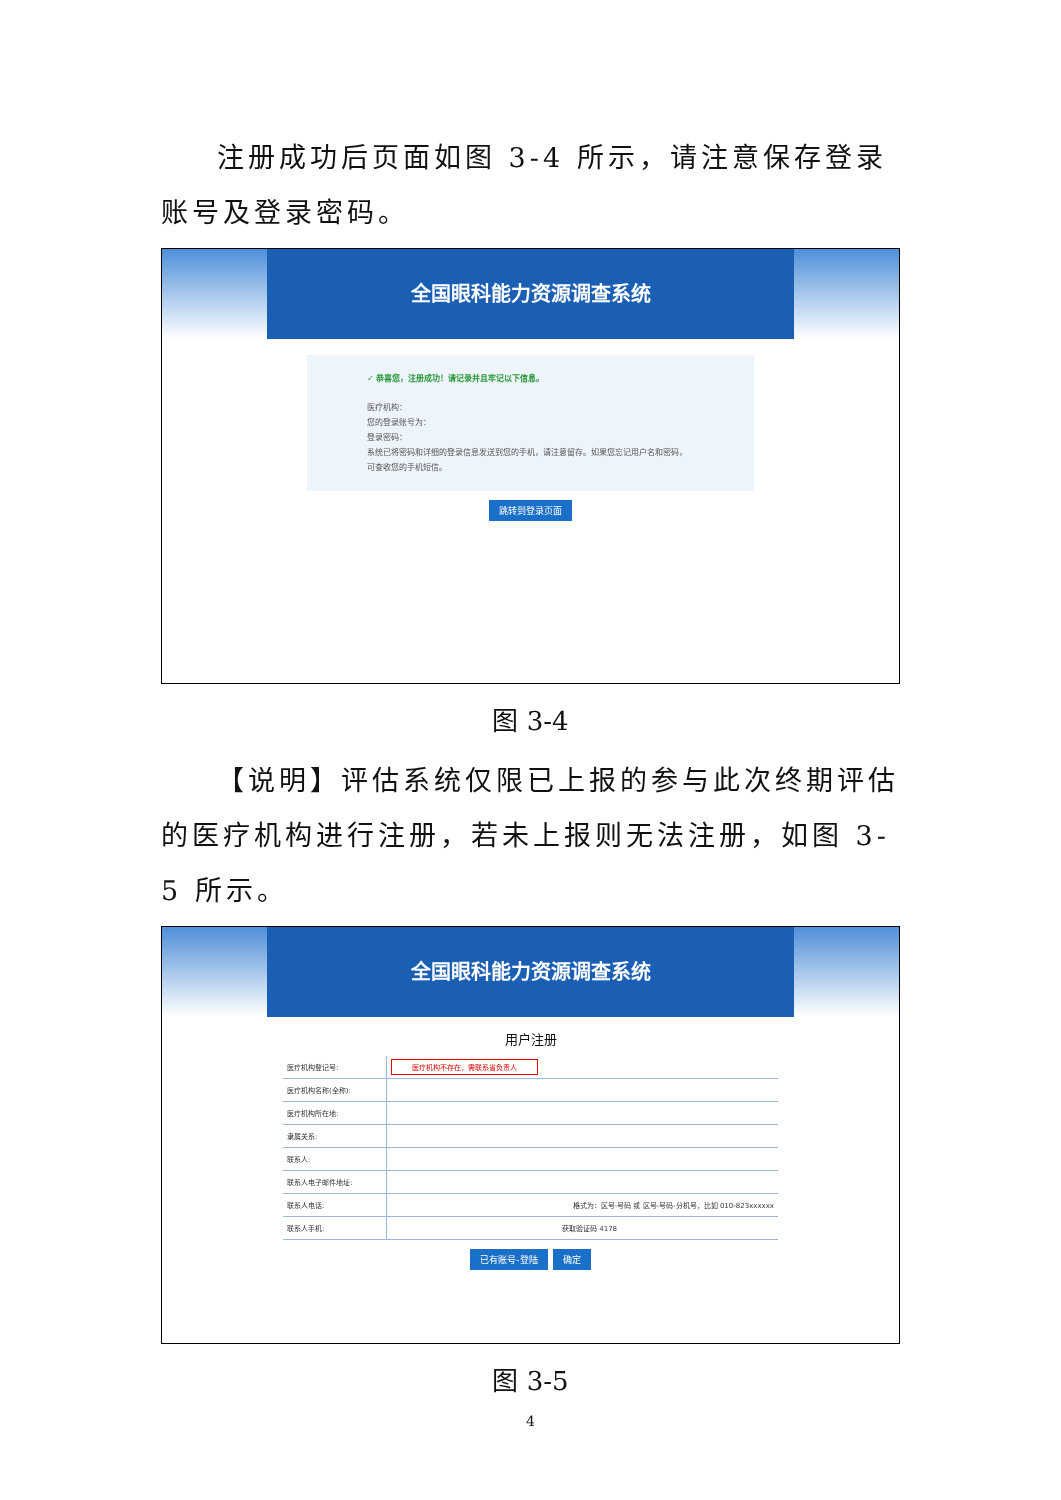注册成功后页面如图 3-4 所示，请注意保存登录账号及登录密码。
全国眼科能力资源调查系统
✓ 恭喜您，注册成功！请记录并且牢记以下信息。
医疗机构：
您的登录账号为：
登录密码：
系统已将密码和详细的登录信息发送到您的手机，请注意留存。如果您忘记用户名和密码，可查收您的手机短信。
跳转到登录页面
图 3-4
【说明】评估系统仅限已上报的参与此次终期评估的医疗机构进行注册，若未上报则无法注册，如图 3-5 所示。
全国眼科能力资源调查系统
用户注册
| 医疗机构登记号: | 医疗机构不存在，需联系省负责人 |
| 医疗机构名称(全称): | |
| 医疗机构所在地: | |
| 隶属关系: | |
| 联系人: | |
| 联系人电子邮件地址: | |
| 联系人电话: | 格式为：区号-号码 或 区号-号码-分机号，比如 010-823xxxxxx |
| 联系人手机: | 获取验证码 4178 |
已有账号-登陆 确定
图 3-5
4